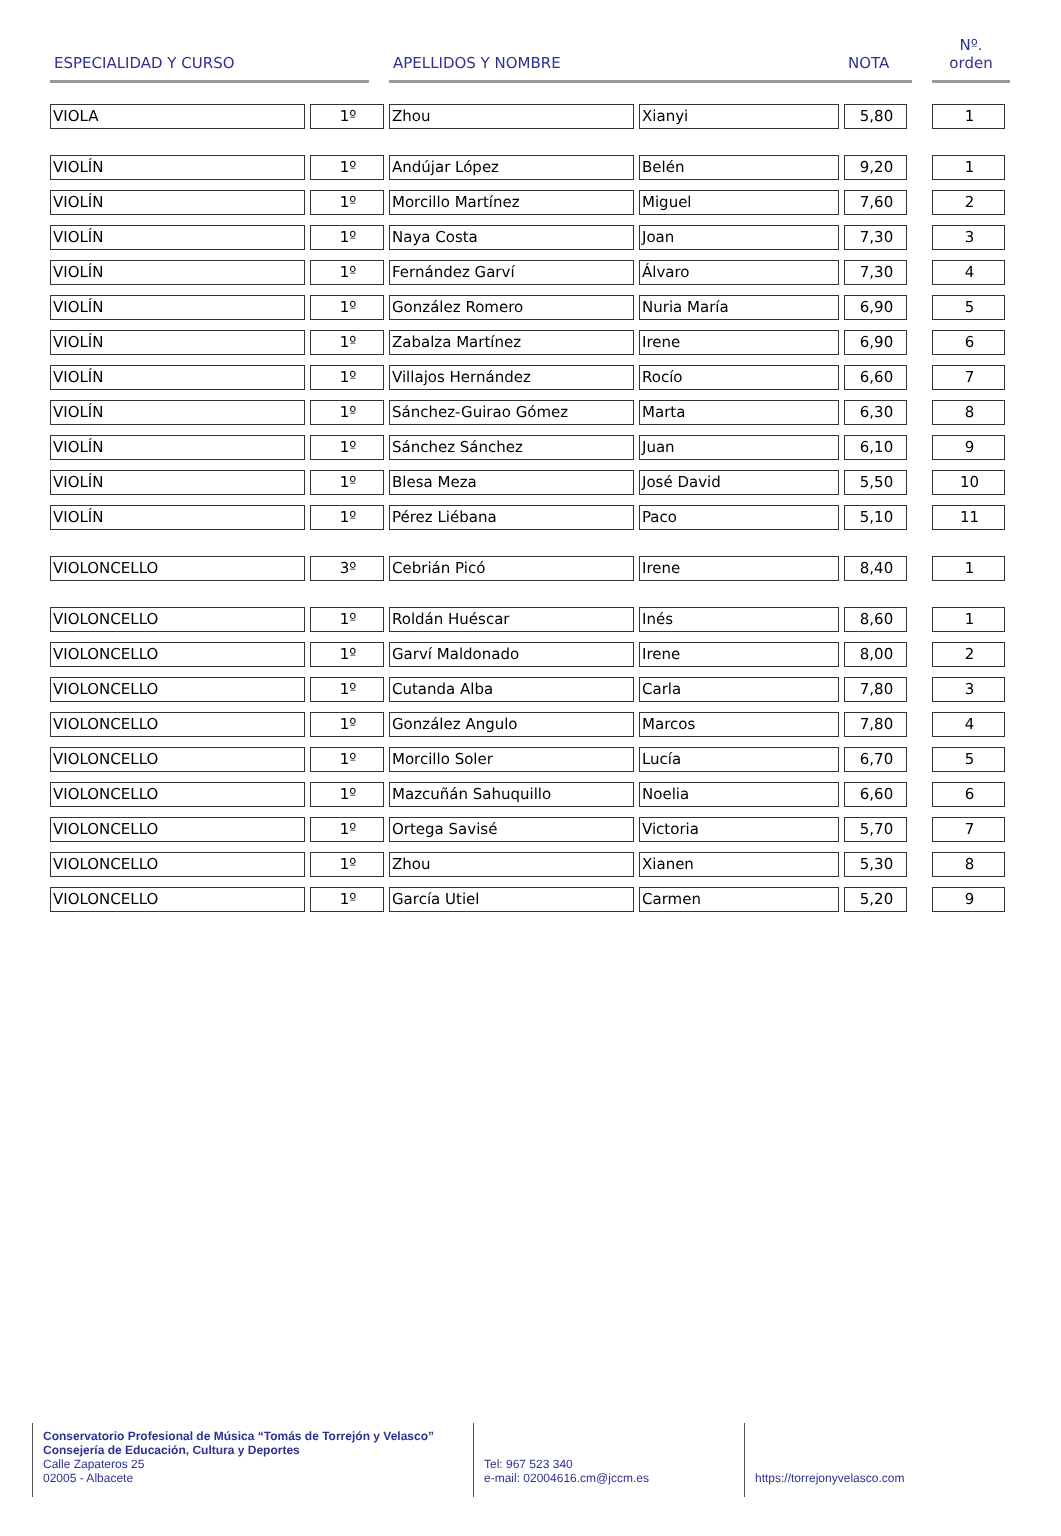| ESPECIALIDAD Y CURSO | | | APELLIDOS Y NOMBRE | | NOTA | | Nº. orden |
| --- | --- | --- | --- | --- | --- | --- | --- |
| VIOLA | 1º | | Zhou | Xianyi | 5,80 | | 1 |
| VIOLÍN | 1º | | Andújar López | Belén | 9,20 | | 1 |
| VIOLÍN | 1º | | Morcillo Martínez | Miguel | 7,60 | | 2 |
| VIOLÍN | 1º | | Naya Costa | Joan | 7,30 | | 3 |
| VIOLÍN | 1º | | Fernández Garví | Álvaro | 7,30 | | 4 |
| VIOLÍN | 1º | | González Romero | Nuria María | 6,90 | | 5 |
| VIOLÍN | 1º | | Zabalza Martínez | Irene | 6,90 | | 6 |
| VIOLÍN | 1º | | Villajos Hernández | Rocío | 6,60 | | 7 |
| VIOLÍN | 1º | | Sánchez-Guirao Gómez | Marta | 6,30 | | 8 |
| VIOLÍN | 1º | | Sánchez Sánchez | Juan | 6,10 | | 9 |
| VIOLÍN | 1º | | Blesa Meza | José David | 5,50 | | 10 |
| VIOLÍN | 1º | | Pérez Liébana | Paco | 5,10 | | 11 |
| VIOLONCELLO | 3º | | Cebrián Picó | Irene | 8,40 | | 1 |
| VIOLONCELLO | 1º | | Roldán Huéscar | Inés | 8,60 | | 1 |
| VIOLONCELLO | 1º | | Garví Maldonado | Irene | 8,00 | | 2 |
| VIOLONCELLO | 1º | | Cutanda Alba | Carla | 7,80 | | 3 |
| VIOLONCELLO | 1º | | González Angulo | Marcos | 7,80 | | 4 |
| VIOLONCELLO | 1º | | Morcillo Soler | Lucía | 6,70 | | 5 |
| VIOLONCELLO | 1º | | Mazcuñán Sahuquillo | Noelia | 6,60 | | 6 |
| VIOLONCELLO | 1º | | Ortega Savisé | Victoria | 5,70 | | 7 |
| VIOLONCELLO | 1º | | Zhou | Xianen | 5,30 | | 8 |
| VIOLONCELLO | 1º | | García Utiel | Carmen | 5,20 | | 9 |
Conservatorio Profesional de Música “Tomás de Torrejón y Velasco”
Consejería de Educación, Cultura y Deportes
Calle Zapateros 25
02005 - Albacete
Tel: 967 523 340
e-mail: 02004616.cm@jccm.es
https://torrejonyvelasco.com